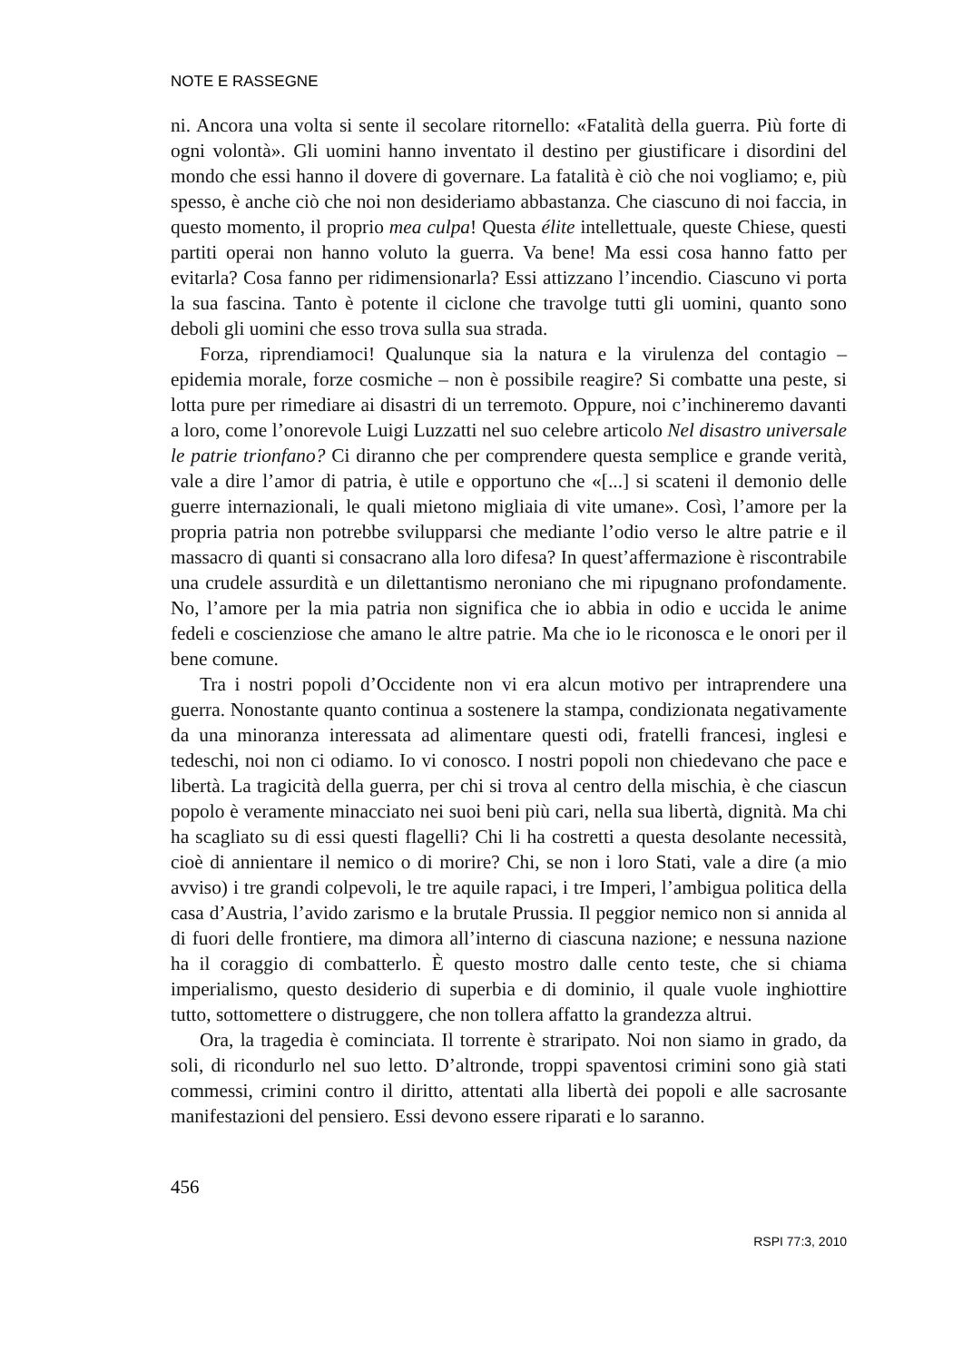NOTE E RASSEGNE
ni. Ancora una volta si sente il secolare ritornello: «Fatalità della guerra. Più forte di ogni volontà». Gli uomini hanno inventato il destino per giustificare i disordini del mondo che essi hanno il dovere di governare. La fatalità è ciò che noi vogliamo; e, più spesso, è anche ciò che noi non desideriamo abbastanza. Che ciascuno di noi faccia, in questo momento, il proprio mea culpa! Questa élite intellettuale, queste Chiese, questi partiti operai non hanno voluto la guerra. Va bene! Ma essi cosa hanno fatto per evitarla? Cosa fanno per ridimensionarla? Essi attizzano l’incendio. Ciascuno vi porta la sua fascina. Tanto è potente il ciclone che travolge tutti gli uomini, quanto sono deboli gli uomini che esso trova sulla sua strada.
Forza, riprendiamoci! Qualunque sia la natura e la virulenza del contagio – epidemia morale, forze cosmiche – non è possibile reagire? Si combatte una peste, si lotta pure per rimediare ai disastri di un terremoto. Oppure, noi c’inchineremo davanti a loro, come l’onorevole Luigi Luzzatti nel suo celebre articolo Nel disastro universale le patrie trionfano? Ci diranno che per comprendere questa semplice e grande verità, vale a dire l’amor di patria, è utile e opportuno che «[...] si scateni il demonio delle guerre internazionali, le quali mietono migliaia di vite umane». Così, l’amore per la propria patria non potrebbe svilupparsi che mediante l’odio verso le altre patrie e il massacro di quanti si consacrano alla loro difesa? In quest’affermazione è riscontrabile una crudele assurdità e un dilettantismo neroniano che mi ripugnano profondamente. No, l’amore per la mia patria non significa che io abbia in odio e uccida le anime fedeli e coscienziose che amano le altre patrie. Ma che io le riconosca e le onori per il bene comune.
Tra i nostri popoli d’Occidente non vi era alcun motivo per intraprendere una guerra. Nonostante quanto continua a sostenere la stampa, condizionata negativamente da una minoranza interessata ad alimentare questi odi, fratelli francesi, inglesi e tedeschi, noi non ci odiamo. Io vi conosco. I nostri popoli non chiedevano che pace e libertà. La tragicità della guerra, per chi si trova al centro della mischia, è che ciascun popolo è veramente minacciato nei suoi beni più cari, nella sua libertà, dignità. Ma chi ha scagliato su di essi questi flagelli? Chi li ha costretti a questa desolante necessità, cioè di annientare il nemico o di morire? Chi, se non i loro Stati, vale a dire (a mio avviso) i tre grandi colpevoli, le tre aquile rapaci, i tre Imperi, l’ambigua politica della casa d’Austria, l’avido zarismo e la brutale Prussia. Il peggior nemico non si annida al di fuori delle frontiere, ma dimora all’interno di ciascuna nazione; e nessuna nazione ha il coraggio di combatterlo. È questo mostro dalle cento teste, che si chiama imperialismo, questo desiderio di superbia e di dominio, il quale vuole inghiottire tutto, sottomettere o distruggere, che non tollera affatto la grandezza altrui.
Ora, la tragedia è cominciata. Il torrente è straripato. Noi non siamo in grado, da soli, di ricondurlo nel suo letto. D’altronde, troppi spaventosi crimini sono già stati commessi, crimini contro il diritto, attentati alla libertà dei popoli e alle sacrosante manifestazioni del pensiero. Essi devono essere riparati e lo saranno.
456
RSPI 77:3, 2010